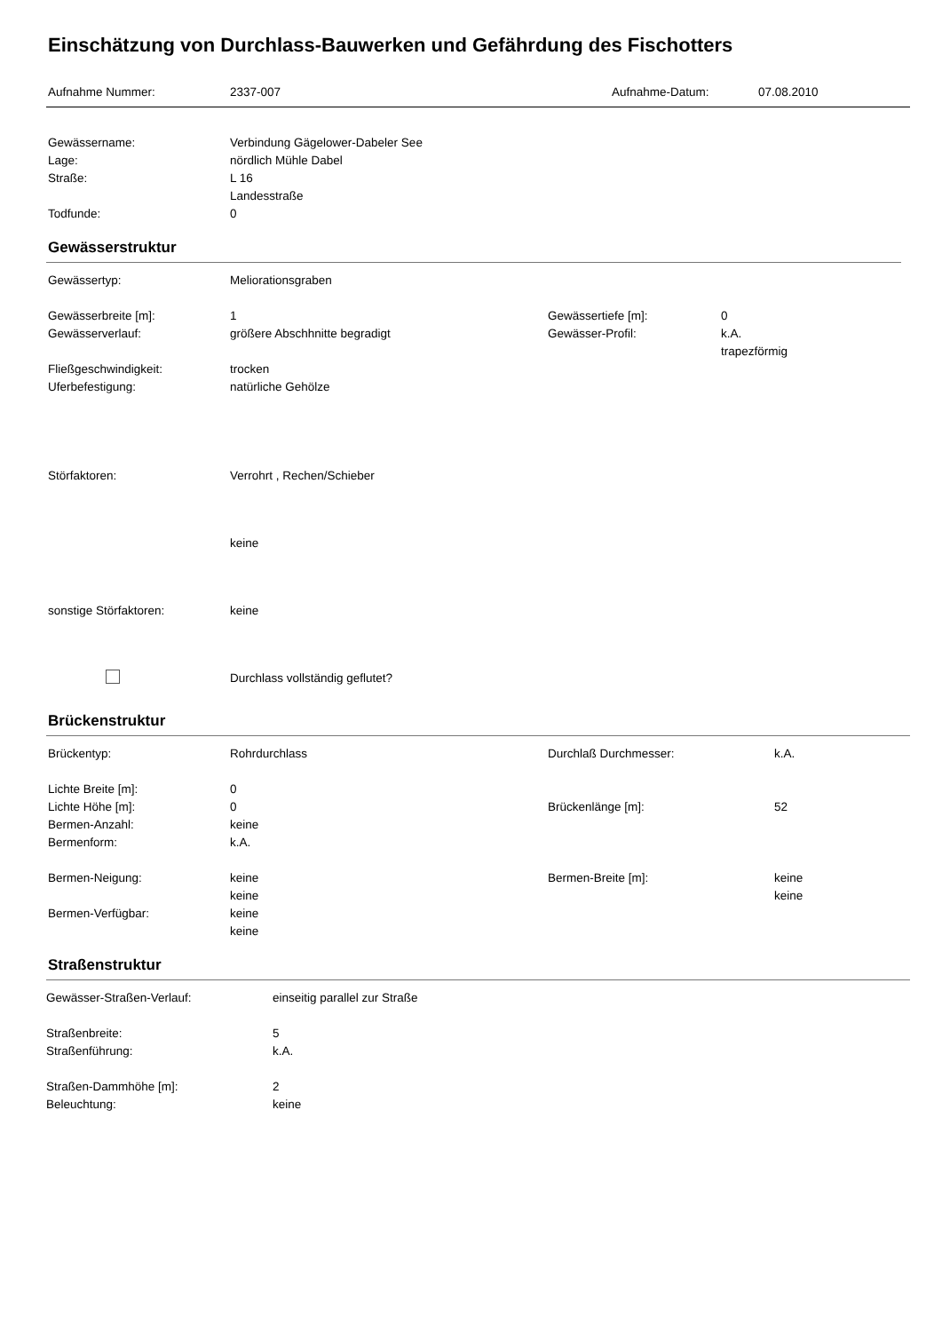Einschätzung von Durchlass-Bauwerken und Gefährdung des Fischotters
Aufnahme Nummer: 2337-007 Aufnahme-Datum: 07.08.2010
Gewässername: Verbindung Gägelower-Dabeler See
Lage: nördlich Mühle Dabel
Straße: L 16
Landesstraße
Todfunde: 0
Gewässerstruktur
Gewässertyp: Meliorationsgraben
Gewässerbreite [m]: 1 Gewässertiefe [m]: 0
Gewässerverlauf: größere Abschhnitte begradigt Gewässer-Profil: k.A.
trapezförmig
Fließgeschwindigkeit: trocken
Uferbefestigung: natürliche Gehölze
Störfaktoren: Verrohrt , Rechen/Schieber
keine
sonstige Störfaktoren: keine
Durchlass vollständig geflutet?
Brückenstruktur
Brückentyp: Rohrdurchlass Durchlaß Durchmesser: k.A.
Lichte Breite [m]: 0
Lichte Höhe [m]: 0 Brückenlänge [m]: 52
Bermen-Anzahl: keine
Bermenform: k.A.
Bermen-Neigung: keine Bermen-Breite [m]: keine
keine keine
Bermen-Verfügbar: keine
keine
Straßenstruktur
Gewässer-Straßen-Verlauf: einseitig parallel zur Straße
Straßenbreite: 5
Straßenführung: k.A.
Straßen-Dammhöhe [m]: 2
Beleuchtung: keine